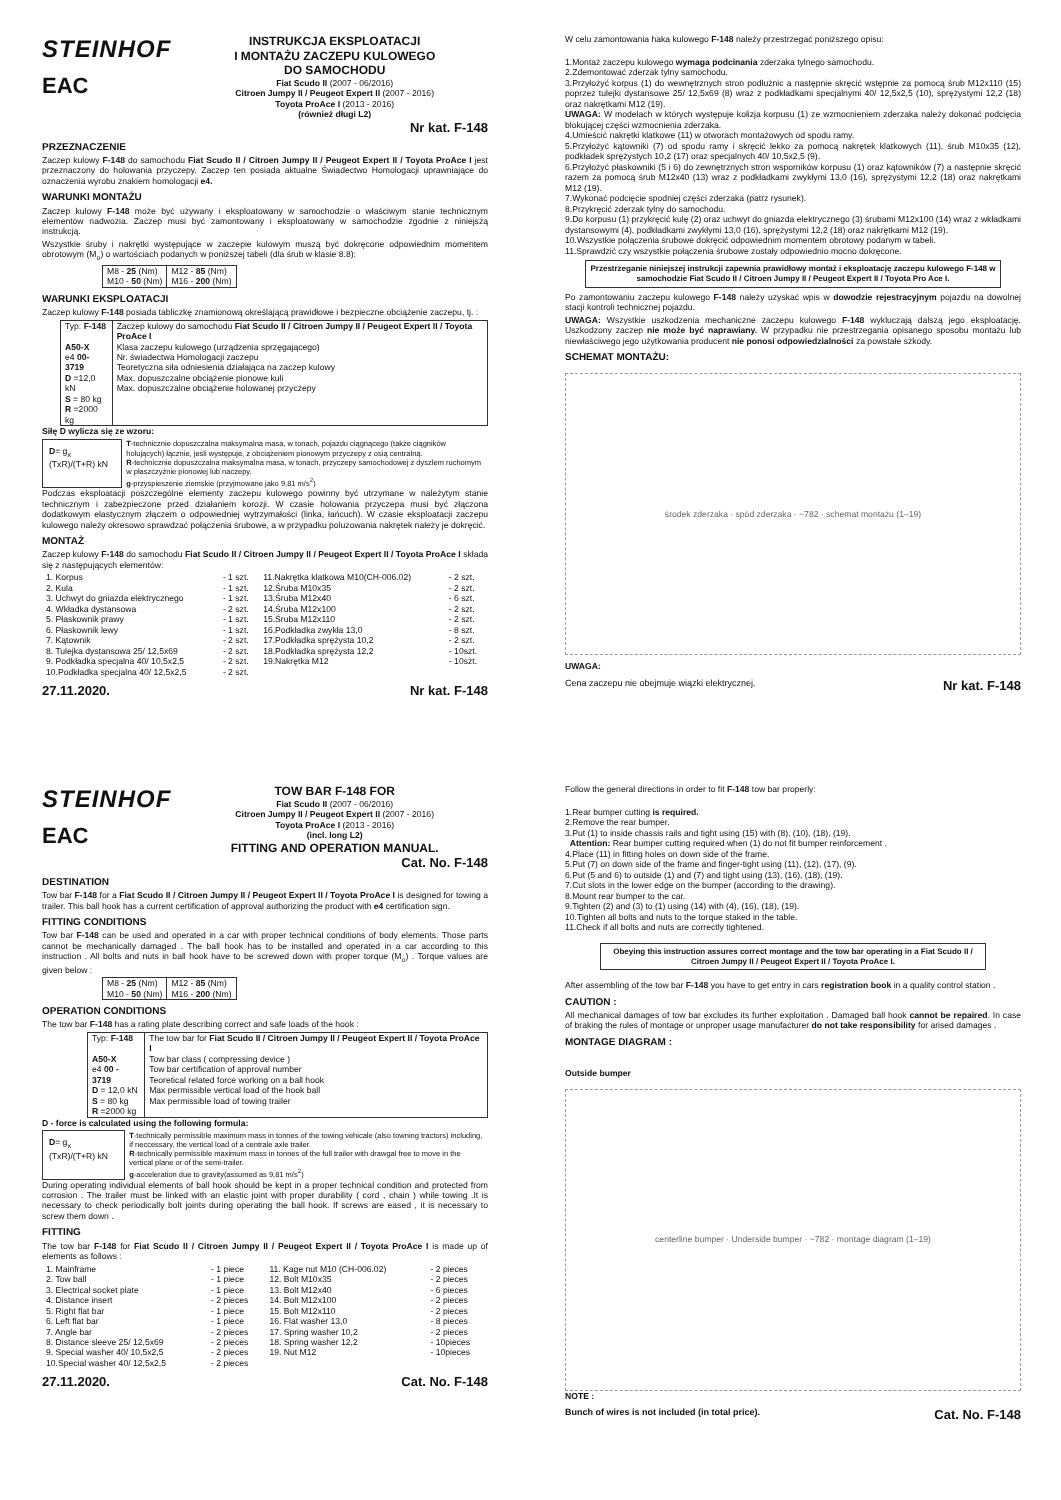STEINHOF
EAC
INSTRUKCJA EKSPLOATACJI
I MONTAŻU ZACZEPU KULOWEGO
DO SAMOCHODU
Fiat Scudo II (2007 - 06/2016)
Citroen Jumpy II / Peugeot Expert II (2007 - 2016)
Toyota ProAce I (2013 - 2016)
(również długi L2)
Nr kat. F-148
PRZEZNACZENIE
Zaczep kulowy F-148 do samochodu Fiat Scudo II / Citroen Jumpy II / Peugeot Expert II / Toyota ProAce I jest przeznaczony do holowania przyczepy. Zaczep ten posiada aktualne Świadectwo Homologacji uprawniające do oznaczenia wyrobu znakiem homologacji e4.
WARUNKI MONTAŻU
Zaczep kulowy F-148 może być używany i eksploatowany w samochodzie o właściwym stanie technicznym elementów nadwozia. Zaczep musi być zamontowany i eksploatowany w samochodzie zgodnie z niniejszą instrukcją.
Wszystkie śruby i nakrętki występujące w zaczepie kulowym muszą być dokręcone odpowiednim momentem obrotowym (M<sub>o</sub>) o wartościach podanych w poniższej tabeli (dla śrub w klasie 8.8):
| M8 - 25 (Nm) M10 - 50 (Nm) | M12 - 85 (Nm) M16 - 200 (Nm) |
WARUNKI EKSPLOATACJI
Zaczep kulowy F-148 posiada tabliczkę znamionową określającą prawidłowe i bezpieczne obciążenie zaczepu, tj. :
| Typ: F-148 A50-X e4 00-3719 D =12,0 kN S = 80 kg R =2000 kg | Zaczep kulowy do samochodu Fiat Scudo II / Citroen Jumpy II / Peugeot Expert II / Toyota ProAce I Klasa zaczepu kulowego (urządzenia sprzęgającego) Nr. świadectwa Homologacji zaczepu Teoretyczna siła odniesienia działająca na zaczep kulowy Max. dopuszczalne obciążenie pionowe kuli Max. dopuszczalne obciążenie holowanej przyczepy |
Siłę D wylicza się ze wzoru:
| D = g<sub>x</sub> (TxR)/(T+R) kN | T -technicznie dopuszczalna maksymalna masa, w tonach, pojazdu ciągnącego (także ciągników holujących) łącznie, jeśli występuje, z obciążeniem pionowym przyczepy z osią centralną. R -technicznie dopuszczalna maksymalna masa, w tonach, przyczepy samochodowej z dyszlem ruchomym w płaszczyźnie pionowej lub naczepy. g -przyspieszenie ziemskie (przyjmowane jako 9,81 m/s<sup>2</sup>) |
Podczas eksploatacji poszczególne elementy zaczepu kulowego powinny być utrzymane w należytym stanie technicznym i zabezpieczone przed działaniem korozji. W czasie holowania przyczepa musi być złączona dodatkowym elastycznym złączem o odpowiedniej wytrzymałości (linka, łańcuch). W czasie eksploatacji zaczepu kulowego należy okresowo sprawdzać połączenia śrubowe, a w przypadku poluzowania nakrętek należy je dokręcić.
MONTAŻ
Zaczep kulowy F-148 do samochodu Fiat Scudo II / Citroen Jumpy II / Peugeot Expert II / Toyota ProAce I składa się z następujących elementów:
| 1. Korpus 2. Kula 3. Uchwyt do gniazda elektrycznego 4. Wkładka dystansowa 5. Płaskownik prawy 6. Płaskownik lewy 7. Kątownik 8. Tulejka dystansowa 25/ 12,5x69 9. Podkładka specjalna 40/ 10,5x2,5 10.Podkładka specjalna 40/ 12,5x2,5 | - 1 szt. - 1 szt. - 1 szt. - 2 szt. - 1 szt. - 1 szt. - 2 szt. - 2 szt. - 2 szt. - 2 szt. | 11.Nakrętka klatkowa M10(CH-006.02) 12.Śruba M10x35 13.Śruba M12x40 14.Śruba M12x100 15.Śruba M12x110 16.Podkładka zwykła 13,0 17.Podkładka sprężysta 10,2 18.Podkładka sprężysta 12,2 19.Nakrętka M12 | - 2 szt. - 2 szt. - 6 szt. - 2 szt. - 2 szt. - 8 szt. - 2 szt. - 10szt. - 10szt. |
27.11.2020. Nr kat. F-148
W celu zamontowania haka kulowego F-148 należy przestrzegać poniższego opisu:
1.Montaż zaczepu kulowego wymaga podcinania zderzaka tylnego samochodu.
2.Zdemontować zderzak tylny samochodu.
3.Przyłożyć korpus (1) do wewnętrznych stron podłużnic a następnie skręcić wstępnie za pomocą śrub M12x110 (15) poprzez tulejki dystansowe 25/ 12,5x69 (8) wraz z podkładkami specjalnymi 40/ 12,5x2,5 (10), sprężystymi 12,2 (18) oraz nakrętkami M12 (19).
UWAGA: W modelach w których występuje kolizja korpusu (1) ze wzmocnieniem zderzaka należy dokonać podcięcia blokującej części wzmocnienia zderzaka.
4.Umieścić nakrętki klatkowe (11) w otworach montażowych od spodu ramy.
5.Przyłożyć kątowniki (7) od spodu ramy i skręcić lekko za pomocą nakrętek klatkowych (11), śrub M10x35 (12), podkładek sprężystych 10,2 (17) oraz specjalnych 40/ 10,5x2,5 (9).
6.Przyłożyć płaskowniki (5 i 6) do zewnętrznych stron wsporników korpusu (1) oraz kątowników (7) a następnie skręcić razem za pomocą śrub M12x40 (13) wraz z podkładkami zwykłymi 13,0 (16), sprężystymi 12,2 (18) oraz nakrętkami M12 (19).
7.Wykonać podcięcie spodniej części zderzaka (patrz rysunek).
8.Przykręcić zderzak tylny do samochodu.
9.Do korpusu (1) przykręcić kulę (2) oraz uchwyt do gniazda elektrycznego (3) śrubami M12x100 (14) wraz z wkładkami dystansowymi (4), podkładkami zwykłymi 13,0 (16), sprężystymi 12,2 (18) oraz nakrętkami M12 (19).
10.Wszystkie połączenia śrubowe dokręcić odpowiednim momentem obrotowy podanym w tabeli.
11.Sprawdzić czy wszystkie połączenia śrubowe zostały odpowiednio mocno dokręcone.
Przestrzeganie niniejszej instrukcji zapewnia prawidłowy montaż i eksploatację zaczepu kulowego F-148 w samochodzie Fiat Scudo II / Citroen Jumpy II / Peugeot Expert II / Toyota Pro Ace I.
Po zamontowaniu zaczepu kulowego F-148 należy uzyskać wpis w dowodzie rejestracyjnym pojazdu na dowolnej stacji kontroli technicznej pojazdu.
UWAGA: Wszystkie uszkodzenia mechaniczne zaczepu kulowego F-148 wykluczają dalszą jego eksploatację. Uszkodzony zaczep nie może być naprawiany. W przypadku nie przestrzegania opisanego sposobu montażu lub niewłaściwego jego użytkowania producent nie ponosi odpowiedzialności za powstałe szkody.
SCHEMAT MONTAŻU:
środek zderzaka · spód zderzaka · ~782 · schemat montażu (1–19)
UWAGA:
Cena zaczepu nie obejmuje wiązki elektrycznej. Nr kat. F-148
STEINHOF
EAC
TOW BAR F-148 FOR
Fiat Scudo II (2007 - 06/2016)
Citroen Jumpy II / Peugeot Expert II (2007 - 2016)
Toyota ProAce I (2013 - 2016)
(incl. long L2)
FITTING AND OPERATION MANUAL.
Cat. No. F-148
DESTINATION
Tow bar F-148 for a Fiat Scudo II / Citroen Jumpy II / Peugeot Expert II / Toyota ProAce I is designed for towing a trailer. This ball hook has a current certification of approval authorizing the product with e4 certification sign.
FITTING CONDITIONS
Tow bar F-148 can be used and operated in a car with proper technical conditions of body elements. Those parts cannot be mechanically damaged . The ball hook has to be installed and operated in a car according to this instruction . All bolts and nuts in ball hook have to be screwed down with proper torque (M<sub>o</sub>) . Torque values are given below :
| M8 - 25 (Nm) M10 - 50 (Nm) | M12 - 85 (Nm) M16 - 200 (Nm) |
OPERATION CONDITIONS
The tow bar F-148 has a rating plate describing correct and safe loads of the hook :
| Typ: F-148 A50-X e4 00 - 3719 D = 12,0 kN S = 80 kg R =2000 kg | The tow bar for Fiat Scudo II / Citroen Jumpy II / Peugeot Expert II / Toyota ProAce I Tow bar class ( compressing device ) Tow bar certification of approval number Teoretical related force working on a ball hook Max permissible vertical load of the hook ball Max permissible load of towing trailer |
D - force is calculated using the following formula:
| D = g<sub>x</sub> (TxR)/(T+R) kN | T -technically permissible maximum mass in tonnes of the towing vehicale (also towning tractors) including, if neccessary, the vertical load of a centrale axle trailer. R -technically permissible maximum mass in tonnes of the full trailer with drawgal free to move in the vertical plane or of the semi-trailer. g -acceleration due to gravity(assumed as 9,81 m/s<sup>2</sup>) |
During operating individual elements of ball hook should be kept in a proper technical condition and protected from corrosion . The trailer must be linked with an elastic joint with proper durability ( cord , chain ) while towing .It is necessary to check periodically bolt joints during operating the ball hook. If screws are eased , it is necessary to screw them down .
FITTING
The tow bar F-148 for Fiat Scudo II / Citroen Jumpy II / Peugeot Expert II / Toyota ProAce I is made up of elements as follows :
| 1. Mainframe 2. Tow ball 3. Electrical socket plate 4. Distance insert 5. Right flat bar 6. Left flat bar 7. Angle bar 8. Distance sleeve 25/ 12,5x69 9. Special washer 40/ 10,5x2,5 10.Special washer 40/ 12,5x2,5 | - 1 piece - 1 piece - 1 piece - 2 pieces - 1 piece - 1 piece - 2 pieces - 2 pieces - 2 pieces - 2 pieces | 11. Kage nut M10 (CH-006.02) 12. Bolt M10x35 13. Bolt M12x40 14. Bolt M12x100 15. Bolt M12x110 16. Flat washer 13,0 17. Spring washer 10,2 18. Spring washer 12,2 19. Nut M12 | - 2 pieces - 2 pieces - 6 pieces - 2 pieces - 2 pieces - 8 pieces - 2 pieces - 10pieces - 10pieces |
27.11.2020. Cat. No. F-148
Follow the general directions in order to fit F-148 tow bar properly:
1.Rear bumper cutting is required.
2.Remove the rear bumper.
3.Put (1) to inside chassis rails and tight using (15) with (8), (10), (18), (19).
Attention: Rear bumper cutting required when (1) do not fit bumper reinforcement .
4.Place (11) in fitting holes on down side of the frame.
5.Put (7) on down side of the frame and finger-tight using (11), (12), (17), (9).
6.Put (5 and 6) to outside (1) and (7) and tight using (13), (16), (18), (19).
7.Cut slots in the lower edge on the bumper (according to the drawing).
8.Mount rear bumper to the car.
9.Tighten (2) and (3) to (1) using (14) with (4), (16), (18), (19).
10.Tighten all bolts and nuts to the torque staked in the table.
11.Check if all bolts and nuts are correctly tightened.
Obeying this instruction assures correct montage and the tow bar operating in a Fiat Scudo II / Citroen Jumpy II / Peugeot Expert II / Toyota ProAce I.
After assembling of the tow bar F-148 you have to get entry in cars registration book in a quality control station .
CAUTION :
All mechanical damages of tow bar excludes its further exploitation . Damaged ball hook cannot be repaired. In case of braking the rules of montage or unproper usage manufacturer do not take responsibility for arised damages .
MONTAGE DIAGRAM :
Outside bumper
centerline bumper · Underside bumper · ~782 · montage diagram (1–19)
NOTE :
Bunch of wires is not included (in total price). Cat. No. F-148